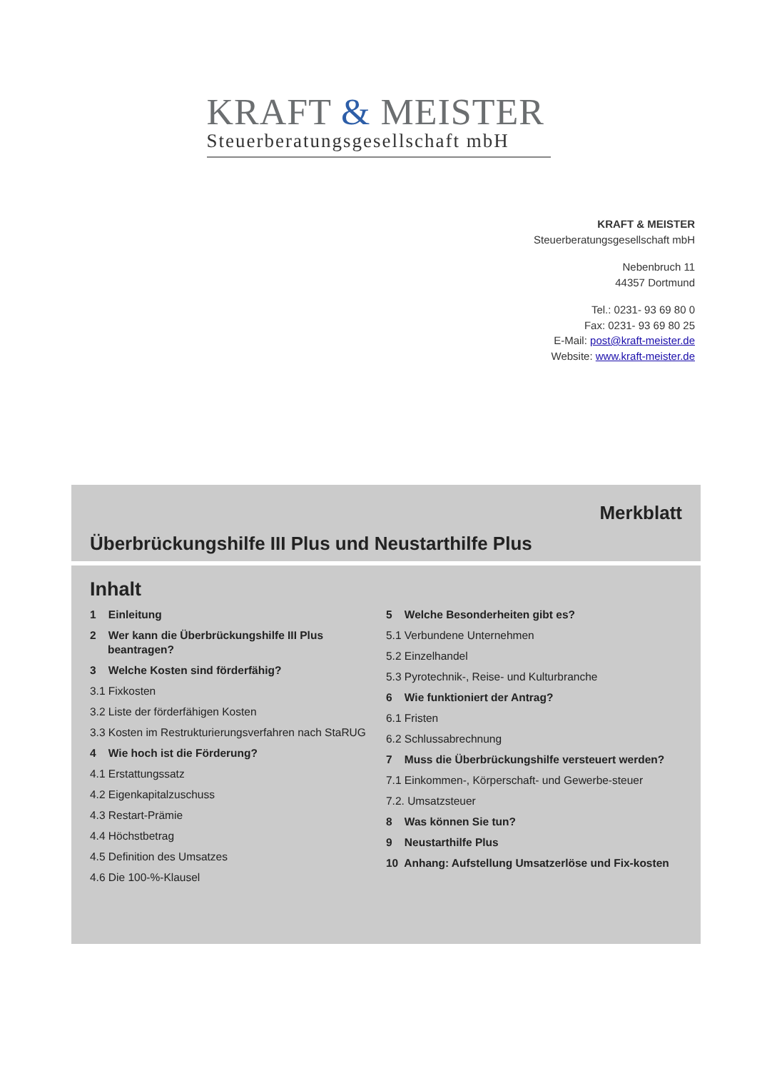KRAFT & MEISTER
Steuerberatungsgesellschaft mbH
KRAFT & MEISTER
Steuerberatungsgesellschaft mbH
Nebenbruch 11
44357 Dortmund
Tel.: 0231- 93 69 80 0
Fax: 0231- 93 69 80 25
E-Mail: post@kraft-meister.de
Website: www.kraft-meister.de
Merkblatt
Überbrückungshilfe III Plus und Neustarthilfe Plus
Inhalt
1 Einleitung
2 Wer kann die Überbrückungshilfe III Plus beantragen?
3 Welche Kosten sind förderfähig?
3.1 Fixkosten
3.2 Liste der förderfähigen Kosten
3.3 Kosten im Restrukturierungsverfahren nach StaRUG
4 Wie hoch ist die Förderung?
4.1 Erstattungssatz
4.2 Eigenkapitalzuschuss
4.3 Restart-Prämie
4.4 Höchstbetrag
4.5 Definition des Umsatzes
4.6 Die 100-%-Klausel
5 Welche Besonderheiten gibt es?
5.1 Verbundene Unternehmen
5.2 Einzelhandel
5.3 Pyrotechnik-, Reise- und Kulturbranche
6 Wie funktioniert der Antrag?
6.1 Fristen
6.2 Schlussabrechnung
7 Muss die Überbrückungshilfe versteuert werden?
7.1 Einkommen-, Körperschaft- und Gewerbe-steuer
7.2. Umsatzsteuer
8 Was können Sie tun?
9 Neustarthilfe Plus
10 Anhang: Aufstellung Umsatzerlöse und Fix-kosten